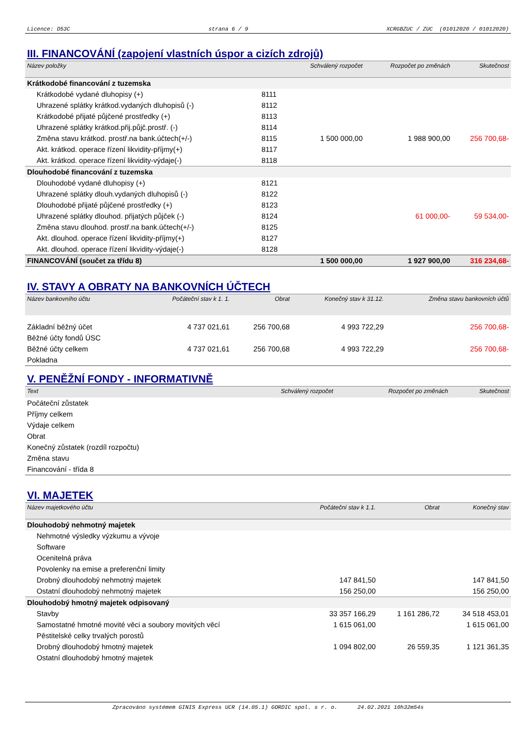Licence: D53C strana 6 / 9 XCRGBZUC / ZUC (01012020 / 01012020)
III. FINANCOVÁNÍ (zapojení vlastních úspor a cizích zdrojů)
| Název položky | | Schválený rozpočet | Rozpočet po změnách | Skutečnost |
| --- | --- | --- | --- | --- |
| Krátkodobé financování z tuzemska | | | | |
| Krátkodobé vydané dluhopisy (+) | 8111 | | | |
| Uhrazené splátky krátkod.vydaných dluhopisů (-) | 8112 | | | |
| Krátkodobé přijaté půjčené prostředky (+) | 8113 | | | |
| Uhrazené splátky krátkod.přij.půjč.prostř. (-) | 8114 | | | |
| Změna stavu krátkod. prostř.na bank.účtech(+/-) | 8115 | 1 500 000,00 | 1 988 900,00 | 256 700,68- |
| Akt. krátkod. operace řízení likvidity-příjmy(+) | 8117 | | | |
| Akt. krátkod. operace řízení likvidity-výdaje(-) | 8118 | | | |
| Dlouhodobé financování z tuzemska | | | | |
| Dlouhodobé vydané dluhopisy (+) | 8121 | | | |
| Uhrazené splátky dlouh.vydaných dluhopisů (-) | 8122 | | | |
| Dlouhodobé přijaté půjčené prostředky (+) | 8123 | | | |
| Uhrazené splátky dlouhod. přijatých půjček (-) | 8124 | | 61 000,00- | 59 534,00- |
| Změna stavu dlouhod. prostř.na bank.účtech(+/-) | 8125 | | | |
| Akt. dlouhod. operace řízení likvidity-příjmy(+) | 8127 | | | |
| Akt. dlouhod. operace řízení likvidity-výdaje(-) | 8128 | | | |
| FINANCOVÁNÍ (součet za třídu 8) | | 1 500 000,00 | 1 927 900,00 | 316 234,68- |
IV. STAVY A OBRATY NA BANKOVNÍCH ÚČTECH
| Název bankovního účtu | Počáteční stav k 1. 1. | Obrat | Konečný stav k 31.12. | Změna stavu bankovních účtů |
| --- | --- | --- | --- | --- |
| Základní běžný účet | 4 737 021,61 | 256 700,68 | 4 993 722,29 | 256 700,68- |
| Běžné účty fondů ÚSC | | | | |
| Běžné účty celkem | 4 737 021,61 | 256 700,68 | 4 993 722,29 | 256 700,68- |
| Pokladna | | | | |
V. PENĚŽNÍ FONDY - INFORMATIVNĚ
| Text | Schválený rozpočet | Rozpočet po změnách | Skutečnost |
| --- | --- | --- | --- |
| Počáteční zůstatek | | | |
| Příjmy celkem | | | |
| Výdaje celkem | | | |
| Obrat | | | |
| Konečný zůstatek (rozdíl rozpočtu) | | | |
| Změna stavu | | | |
| Financování - třída 8 | | | |
VI. MAJETEK
| Název majetkového účtu | Počáteční stav k 1.1. | Obrat | Konečný stav |
| --- | --- | --- | --- |
| Dlouhodobý nehmotný majetek | | | |
| Nehmotné výsledky výzkumu a vývoje | | | |
| Software | | | |
| Ocenitelná práva | | | |
| Povolenky na emise a preferenční limity | | | |
| Drobný dlouhodobý nehmotný majetek | 147 841,50 | | 147 841,50 |
| Ostatní dlouhodobý nehmotný majetek | 156 250,00 | | 156 250,00 |
| Dlouhodobý hmotný majetek odpisovaný | | | |
| Stavby | 33 357 166,29 | 1 161 286,72 | 34 518 453,01 |
| Samostatné hmotné movité věci a soubory movitých věcí | 1 615 061,00 | | 1 615 061,00 |
| Pěstitelské celky trvalých porostů | | | |
| Drobný dlouhodobý hmotný majetek | 1 094 802,00 | 26 559,35 | 1 121 361,35 |
| Ostatní dlouhodobý hmotný majetek | | | |
Zpracováno systémem GINIS Express UCR (14.05.1) GORDIC spol. s r. o. 24.02.2021 10h32m54s